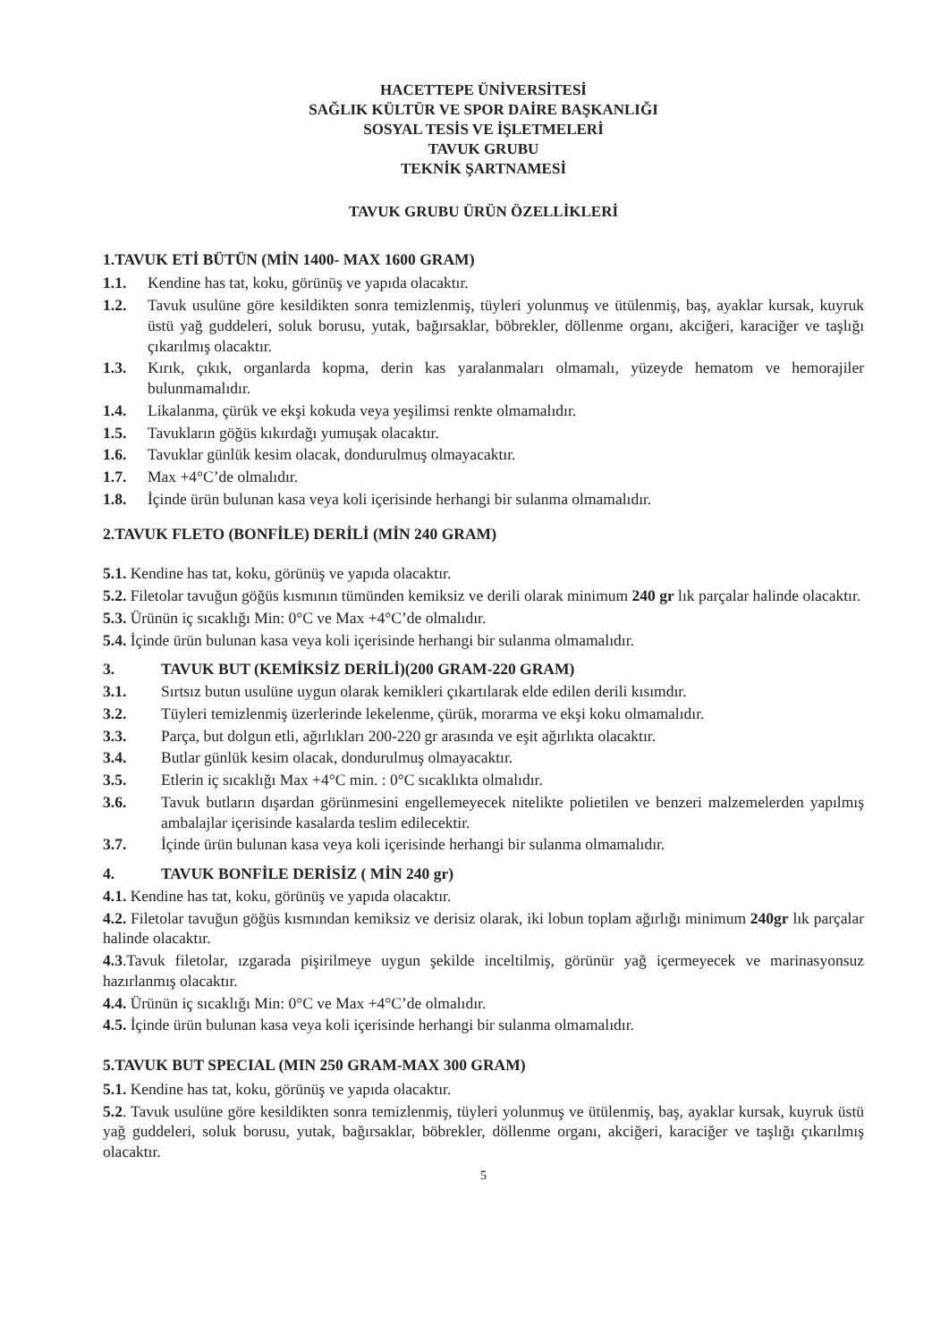HACETTEPE ÜNİVERSİTESİ
SAĞLIK KÜLTÜR VE SPOR DAİRE BAŞKANLIĞI
SOSYAL TESİS VE İŞLETMELERİ
TAVUK GRUBU
TEKNİK ŞARTNAMESİ
TAVUK GRUBU ÜRÜN ÖZELLİKLERİ
1.TAVUK ETİ BÜTÜN (MİN 1400- MAX 1600 GRAM)
1.1. Kendine has tat, koku, görünüş ve yapıda olacaktır.
1.2. Tavuk usulüne göre kesildikten sonra temizlenmiş, tüyleri yolunmuş ve ütülenmiş, baş, ayaklar kursak, kuyruk üstü yağ guddeleri, soluk borusu, yutak, bağırsaklar, böbrekler, döllenme organı, akciğeri, karaciğer ve taşlığı çıkarılmış olacaktır.
1.3. Kırık, çıkık, organlarda kopma, derin kas yaralanmaları olmamalı, yüzeyde hematom ve hemorajiler bulunmamalıdır.
1.4. Likalanma, çürük ve ekşi kokuda veya yeşilimsi renkte olmamalıdır.
1.5. Tavukların göğüs kıkırdağı yumuşak olacaktır.
1.6. Tavuklar günlük kesim olacak, dondurulmuş olmayacaktır.
1.7. Max +4°C’de olmalıdır.
1.8. İçinde ürün bulunan kasa veya koli içerisinde herhangi bir sulanma olmamalıdır.
2.TAVUK FLETO (BONFİLE) DERİLİ (MİN 240 GRAM)
5.1. Kendine has tat, koku, görünüş ve yapıda olacaktır.
5.2. Filetolar tavuğun göğüs kısmının tümünden kemiksiz ve derili olarak minimum 240 gr lık parçalar halinde olacaktır.
5.3. Ürünün iç sıcaklığı Min: 0°C ve Max +4°C’de olmalıdır.
5.4. İçinde ürün bulunan kasa veya koli içerisinde herhangi bir sulanma olmamalıdır.
3. TAVUK BUT (KEMİKSİZ DERİLİ)(200 GRAM-220 GRAM)
3.1. Sırtsız butun usulüne uygun olarak kemikleri çıkartılarak elde edilen derili kısımdır.
3.2. Tüyleri temizlenmiş üzerlerinde lekelenme, çürük, morarma ve ekşi koku olmamalıdır.
3.3. Parça, but dolgun etli, ağırlıkları 200-220 gr arasında ve eşit ağırlıkta olacaktır.
3.4. Butlar günlük kesim olacak, dondurulmuş olmayacaktır.
3.5. Etlerin iç sıcaklığı Max +4°C min. : 0°C sıcaklıkta olmalıdır.
3.6. Tavuk butların dışardan görünmesini engellemeyecek nitelikte polietilen ve benzeri malzemelerden yapılmış ambalajlar içerisinde kasalarda teslim edilecektir.
3.7. İçinde ürün bulunan kasa veya koli içerisinde herhangi bir sulanma olmamalıdır.
4. TAVUK BONFİLE DERİSİZ ( MİN 240 gr)
4.1. Kendine has tat, koku, görünüş ve yapıda olacaktır.
4.2. Filetolar tavuğun göğüs kısmından kemiksiz ve derisiz olarak, iki lobun toplam ağırlığı minimum 240gr lık parçalar halinde olacaktır.
4.3.Tavuk filetolar, ızgarada pişirilmeye uygun şekilde inceltilmiş, görünür yağ içermeyecek ve marinasyonsuz hazırlanmış olacaktır.
4.4. Ürünün iç sıcaklığı Min: 0°C ve Max +4°C’de olmalıdır.
4.5. İçinde ürün bulunan kasa veya koli içerisinde herhangi bir sulanma olmamalıdır.
5.TAVUK BUT SPECIAL (MIN 250 GRAM-MAX 300 GRAM)
5.1. Kendine has tat, koku, görünüş ve yapıda olacaktır.
5.2. Tavuk usulüne göre kesildikten sonra temizlenmiş, tüyleri yolunmuş ve ütülenmiş, baş, ayaklar kursak, kuyruk üstü yağ guddeleri, soluk borusu, yutak, bağırsaklar, böbrekler, döllenme organı, akciğeri, karaciğer ve taşlığı çıkarılmış olacaktır.
5